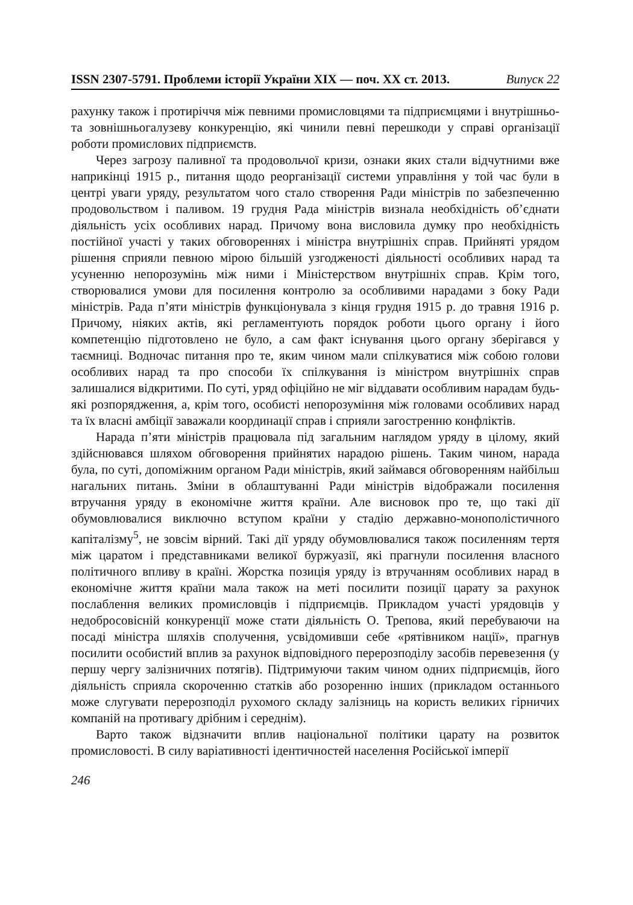ISSN 2307-5791. Проблеми історії України XIX — поч. XX ст. 2013. Випуск 22
рахунку також і протиріччя між певними промисловцями та підприємцями і внутрішньо- та зовнішньогалузеву конкуренцію, які чинили певні перешкоди у справі організації роботи промислових підприємств.
Через загрозу паливної та продовольчої кризи, ознаки яких стали відчутними вже наприкінці 1915 р., питання щодо реорганізації системи управління у той час були в центрі уваги уряду, результатом чого стало створення Ради міністрів по забезпеченню продовольством і паливом. 19 грудня Рада міністрів визнала необхідність об’єднати діяльність усіх особливих нарад. Причому вона висловила думку про необхідність постійної участі у таких обговореннях і міністра внутрішніх справ. Прийняті урядом рішення сприяли певною мірою більшій узгодженості діяльності особливих нарад та усуненню непорозумінь між ними і Міністерством внутрішніх справ. Крім того, створювалися умови для посилення контролю за особливими нарадами з боку Ради міністрів. Рада п’яти міністрів функціонувала з кінця грудня 1915 р. до травня 1916 р. Причому, ніяких актів, які регламентують порядок роботи цього органу і його компетенцію підготовлено не було, а сам факт існування цього органу зберігався у таємниці. Водночас питання про те, яким чином мали спілкуватися між собою голови особливих нарад та про способи їх спілкування із міністром внутрішніх справ залишалися відкритими. По суті, уряд офіційно не міг віддавати особливим нарадам будь-які розпорядження, а, крім того, особисті непорозуміння між головами особливих нарад та їх власні амбіції заважали координації справ і сприяли загостренню конфліктів.
Нарада п’яти міністрів працювала під загальним наглядом уряду в цілому, який здійснювався шляхом обговорення прийнятих нарадою рішень. Таким чином, нарада була, по суті, допоміжним органом Ради міністрів, який займався обговоренням найбільш нагальних питань. Зміни в облаштуванні Ради міністрів відображали посилення втручання уряду в економічне життя країни. Але висновок про те, що такі дії обумовлювалися виключно вступом країни у стадію державно-монополістичного капіталізму<sup>5</sup>, не зовсім вірний. Такі дії уряду обумовлювалися також посиленням тертя між царатом і представниками великої буржуазії, які прагнули посилення власного політичного впливу в країні. Жорстка позиція уряду із втручанням особливих нарад в економічне життя країни мала також на меті посилити позиції царату за рахунок послаблення великих промисловців і підприємців. Прикладом участі урядовців у недобросовісній конкуренції може стати діяльність О. Трепова, який перебуваючи на посаді міністра шляхів сполучення, усвідомивши себе «рятівником нації», прагнув посилити особистий вплив за рахунок відповідного перерозподілу засобів перевезення (у першу чергу залізничних потягів). Підтримуючи таким чином одних підприємців, його діяльність сприяла скороченню статків або розоренню інших (прикладом останнього може слугувати перерозподіл рухомого складу залізниць на користь великих гірничих компаній на противагу дрібним і середнім).
Варто також відзначити вплив національної політики царату на розвиток промисловості. В силу варіативності ідентичностей населення Російської імперії
246